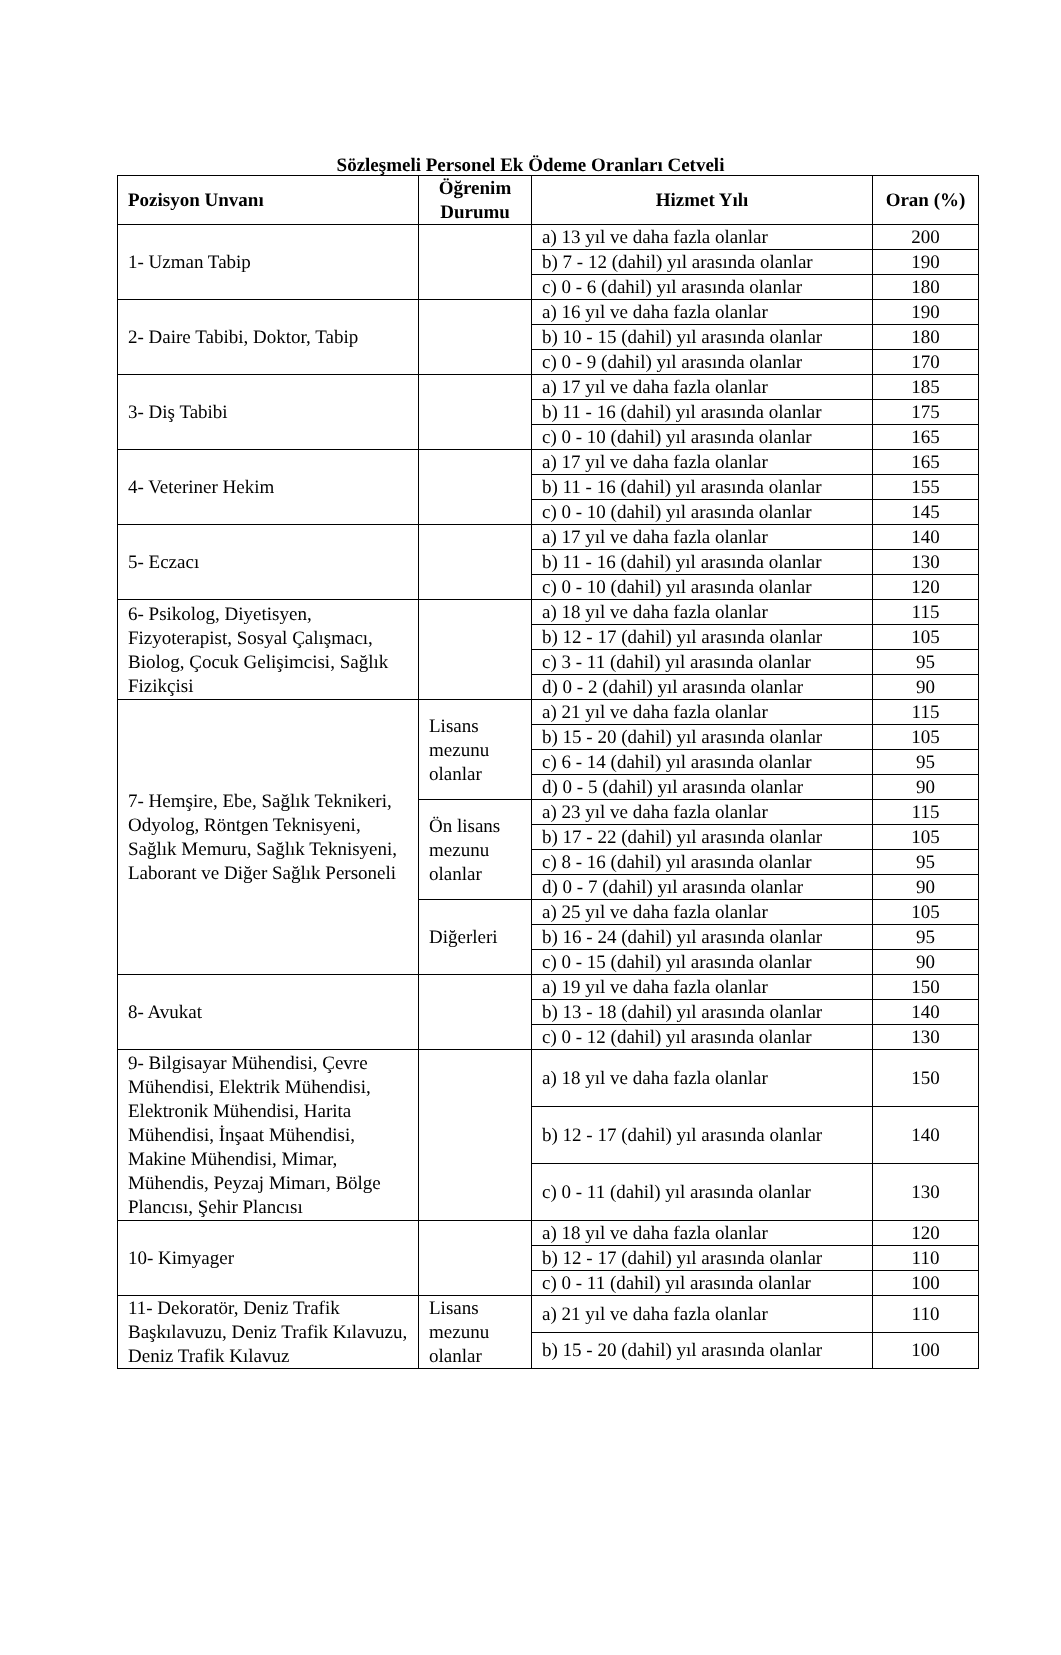Sözleşmeli Personel Ek Ödeme Oranları Cetveli
| Pozisyon Unvanı | Öğrenim Durumu | Hizmet Yılı | Oran (%) |
| --- | --- | --- | --- |
| 1- Uzman Tabip | | a) 13 yıl ve daha fazla olanlar | 200 |
| | | b) 7 - 12 (dahil) yıl arasında olanlar | 190 |
| | | c) 0 - 6 (dahil) yıl arasında olanlar | 180 |
| 2- Daire Tabibi, Doktor, Tabip | | a) 16 yıl ve daha fazla olanlar | 190 |
| | | b) 10 - 15 (dahil) yıl arasında olanlar | 180 |
| | | c) 0 - 9 (dahil) yıl arasında olanlar | 170 |
| 3- Diş Tabibi | | a) 17 yıl ve daha fazla olanlar | 185 |
| | | b) 11 - 16 (dahil) yıl arasında olanlar | 175 |
| | | c) 0 - 10 (dahil) yıl arasında olanlar | 165 |
| 4- Veteriner Hekim | | a) 17 yıl ve daha fazla olanlar | 165 |
| | | b) 11 - 16 (dahil) yıl arasında olanlar | 155 |
| | | c) 0 - 10 (dahil) yıl arasında olanlar | 145 |
| 5- Eczacı | | a) 17 yıl ve daha fazla olanlar | 140 |
| | | b) 11 - 16 (dahil) yıl arasında olanlar | 130 |
| | | c) 0 - 10 (dahil) yıl arasında olanlar | 120 |
| 6- Psikolog, Diyetisyen, Fizyoterapist, Sosyal Çalışmacı, Biolog, Çocuk Gelişimcisi, Sağlık Fizikçisi | | a) 18 yıl ve daha fazla olanlar | 115 |
| | | b) 12 - 17 (dahil) yıl arasında olanlar | 105 |
| | | c) 3 - 11 (dahil) yıl arasında olanlar | 95 |
| | | d) 0 - 2 (dahil) yıl arasında olanlar | 90 |
| 7- Hemşire, Ebe, Sağlık Teknikeri, Odyolog, Röntgen Teknisyeni, Sağlık Memuru, Sağlık Teknisyeni, Laborant ve Diğer Sağlık Personeli | Lisans mezunu olanlar | a) 21 yıl ve daha fazla olanlar | 115 |
| | | b) 15 - 20 (dahil) yıl arasında olanlar | 105 |
| | | c) 6 - 14 (dahil) yıl arasında olanlar | 95 |
| | | d) 0 - 5 (dahil) yıl arasında olanlar | 90 |
| | Ön lisans mezunu olanlar | a) 23 yıl ve daha fazla olanlar | 115 |
| | | b) 17 - 22 (dahil) yıl arasında olanlar | 105 |
| | | c) 8 - 16 (dahil) yıl arasında olanlar | 95 |
| | | d) 0 - 7 (dahil) yıl arasında olanlar | 90 |
| | Diğerleri | a) 25 yıl ve daha fazla olanlar | 105 |
| | | b) 16 - 24 (dahil) yıl arasında olanlar | 95 |
| | | c) 0 - 15 (dahil) yıl arasında olanlar | 90 |
| 8- Avukat | | a) 19 yıl ve daha fazla olanlar | 150 |
| | | b) 13 - 18 (dahil) yıl arasında olanlar | 140 |
| | | c) 0 - 12 (dahil) yıl arasında olanlar | 130 |
| 9- Bilgisayar Mühendisi, Çevre Mühendisi, Elektrik Mühendisi, Elektronik Mühendisi, Harita Mühendisi, İnşaat Mühendisi, Makine Mühendisi, Mimar, Mühendis, Peyzaj Mimarı, Bölge Plancısı, Şehir Plancısı | | a) 18 yıl ve daha fazla olanlar | 150 |
| | | b) 12 - 17 (dahil) yıl arasında olanlar | 140 |
| | | c) 0 - 11 (dahil) yıl arasında olanlar | 130 |
| 10- Kimyager | | a) 18 yıl ve daha fazla olanlar | 120 |
| | | b) 12 - 17 (dahil) yıl arasında olanlar | 110 |
| | | c) 0 - 11 (dahil) yıl arasında olanlar | 100 |
| 11- Dekoratör, Deniz Trafik Başkılavuzu, Deniz Trafik Kılavuzu, Deniz Trafik Kılavuz | Lisans mezunu olanlar | a) 21 yıl ve daha fazla olanlar | 110 |
| | | b) 15 - 20 (dahil) yıl arasında olanlar | 100 |